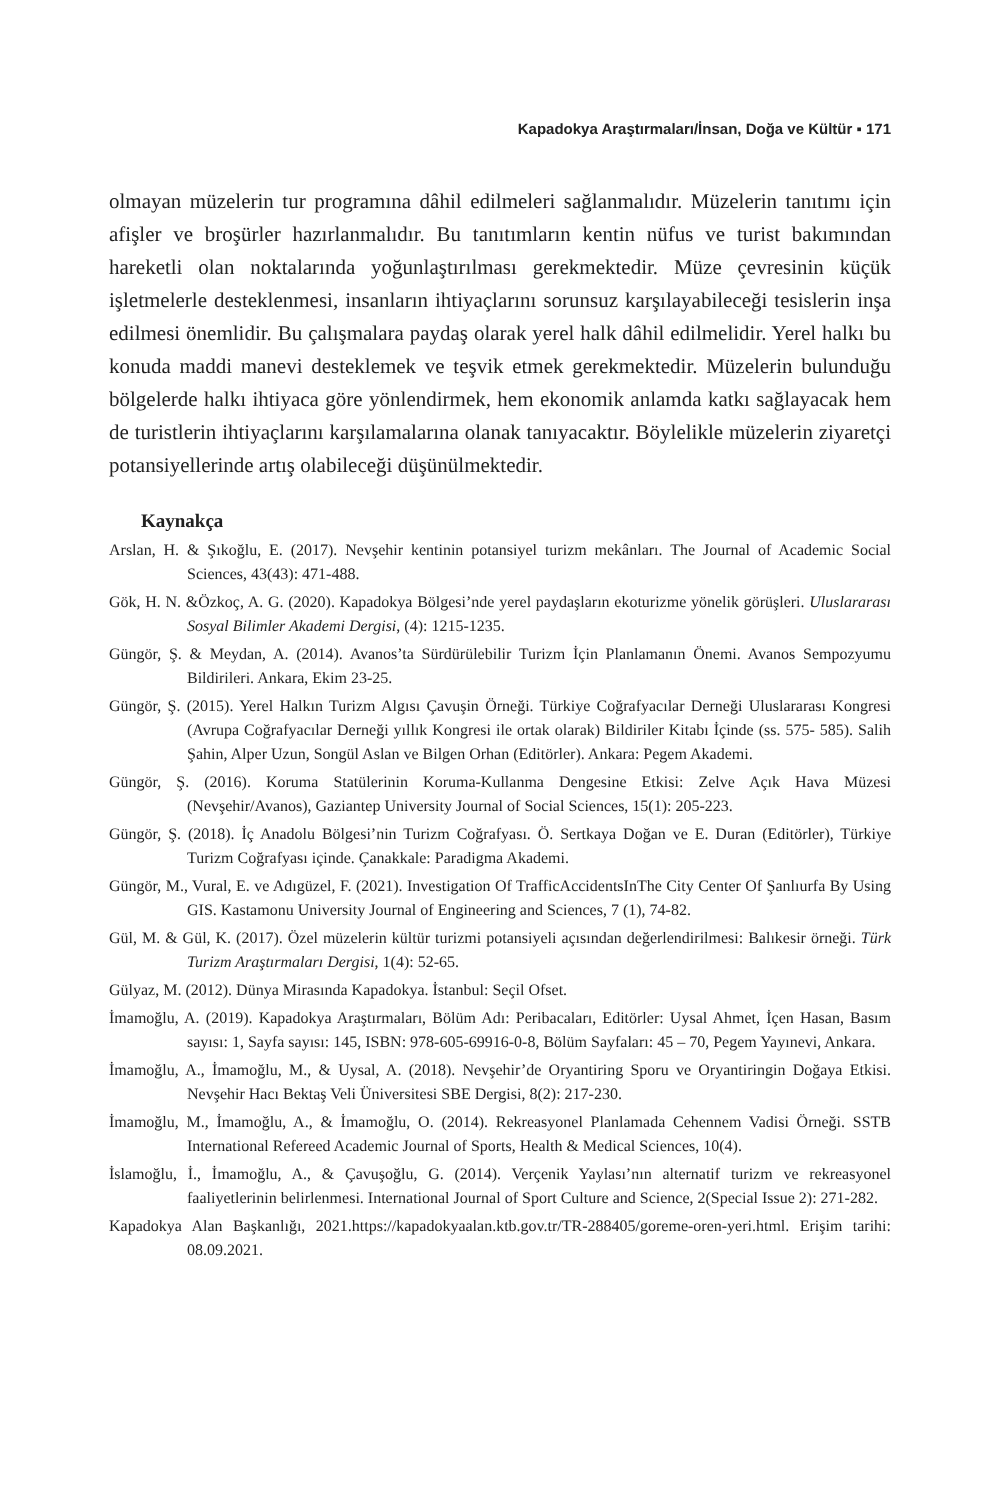Kapadokya Araştırmaları/İnsan, Doğa ve Kültür ▪ 171
olmayan müzelerin tur programına dâhil edilmeleri sağlanmalıdır. Müzelerin tanıtımı için afişler ve broşürler hazırlanmalıdır. Bu tanıtımların kentin nüfus ve turist bakımından hareketli olan noktalarında yoğunlaştırılması gerekmektedir. Müze çevresinin küçük işletmelerle desteklenmesi, insanların ihtiyaçlarını sorunsuz karşılayabileceği tesislerin inşa edilmesi önemlidir. Bu çalışmalara paydaş olarak yerel halk dâhil edilmelidir. Yerel halkı bu konuda maddi manevi desteklemek ve teşvik etmek gerekmektedir. Müzelerin bulunduğu bölgelerde halkı ihtiyaca göre yönlendirmek, hem ekonomik anlamda katkı sağlayacak hem de turistlerin ihtiyaçlarını karşılamalarına olanak tanıyacaktır. Böylelikle müzelerin ziyaretçi potansiyellerinde artış olabileceği düşünülmektedir.
Kaynakça
Arslan, H. & Şıkoğlu, E. (2017). Nevşehir kentinin potansiyel turizm mekânları. The Journal of Academic Social Sciences, 43(43): 471-488.
Gök, H. N. &Özkoç, A. G. (2020). Kapadokya Bölgesi’nde yerel paydaşların ekoturizme yönelik görüşleri. Uluslararası Sosyal Bilimler Akademi Dergisi, (4): 1215-1235.
Güngör, Ş. & Meydan, A. (2014). Avanos’ta Sürdürülebilir Turizm İçin Planlamanın Önemi. Avanos Sempozyumu Bildirileri. Ankara, Ekim 23-25.
Güngör, Ş. (2015). Yerel Halkın Turizm Algısı Çavuşin Örneği. Türkiye Coğrafyacılar Derneği Uluslararası Kongresi (Avrupa Coğrafyacılar Derneği yıllık Kongresi ile ortak olarak) Bildiriler Kitabı İçinde (ss. 575- 585). Salih Şahin, Alper Uzun, Songül Aslan ve Bilgen Orhan (Editörler). Ankara: Pegem Akademi.
Güngör, Ş. (2016). Koruma Statülerinin Koruma-Kullanma Dengesine Etkisi: Zelve Açık Hava Müzesi (Nevşehir/Avanos), Gaziantep University Journal of Social Sciences, 15(1): 205-223.
Güngör, Ş. (2018). İç Anadolu Bölgesi’nin Turizm Coğrafyası. Ö. Sertkaya Doğan ve E. Duran (Editörler), Türkiye Turizm Coğrafyası içinde. Çanakkale: Paradigma Akademi.
Güngör, M., Vural, E. ve Adıgüzel, F. (2021). Investigation Of TrafficAccidentsInThe City Center Of Şanlıurfa By Using GIS. Kastamonu University Journal of Engineering and Sciences, 7 (1), 74-82.
Gül, M. & Gül, K. (2017). Özel müzelerin kültür turizmi potansiyeli açısından değerlendirilmesi: Balıkesir örneği. Türk Turizm Araştırmaları Dergisi, 1(4): 52-65.
Gülyaz, M. (2012). Dünya Mirasında Kapadokya. İstanbul: Seçil Ofset.
İmamoğlu, A. (2019). Kapadokya Araştırmaları, Bölüm Adı: Peribacaları, Editörler: Uysal Ahmet, İçen Hasan, Basım sayısı: 1, Sayfa sayısı: 145, ISBN: 978-605-69916-0-8, Bölüm Sayfaları: 45 – 70, Pegem Yayınevi, Ankara.
İmamoğlu, A., İmamoğlu, M., & Uysal, A. (2018). Nevşehir’de Oryantiring Sporu ve Oryantiringin Doğaya Etkisi. Nevşehir Hacı Bektaş Veli Üniversitesi SBE Dergisi, 8(2): 217-230.
İmamoğlu, M., İmamoğlu, A., & İmamoğlu, O. (2014). Rekreasyonel Planlamada Cehennem Vadisi Örneği. SSTB International Refereed Academic Journal of Sports, Health & Medical Sciences, 10(4).
İslamoğlu, İ., İmamoğlu, A., & Çavuşoğlu, G. (2014). Verçenik Yaylası’nın alternatif turizm ve rekreasyonel faaliyetlerinin belirlenmesi. International Journal of Sport Culture and Science, 2(Special Issue 2): 271-282.
Kapadokya Alan Başkanlığı, 2021.https://kapadokyaalan.ktb.gov.tr/TR-288405/goreme-oren-yeri.html. Erişim tarihi: 08.09.2021.